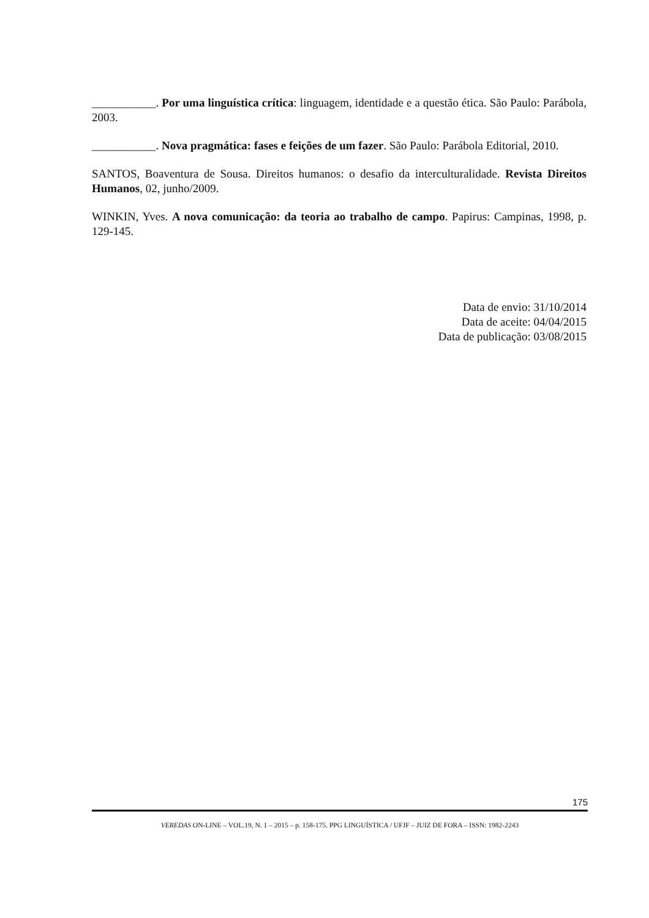___________. Por uma linguística crítica: linguagem, identidade e a questão ética. São Paulo: Parábola, 2003.
___________. Nova pragmática: fases e feições de um fazer. São Paulo: Parábola Editorial, 2010.
SANTOS, Boaventura de Sousa. Direitos humanos: o desafio da interculturalidade. Revista Direitos Humanos, 02, junho/2009.
WINKIN, Yves. A nova comunicação: da teoria ao trabalho de campo. Papirus: Campinas, 1998, p. 129-145.
Data de envio: 31/10/2014
Data de aceite: 04/04/2015
Data de publicação: 03/08/2015
175
VEREDAS ON-LINE – VOL.19, N. 1 – 2015 – p. 158-175. PPG LINGUÍSTICA / UFJF – JUIZ DE FORA – ISSN: 1982-2243